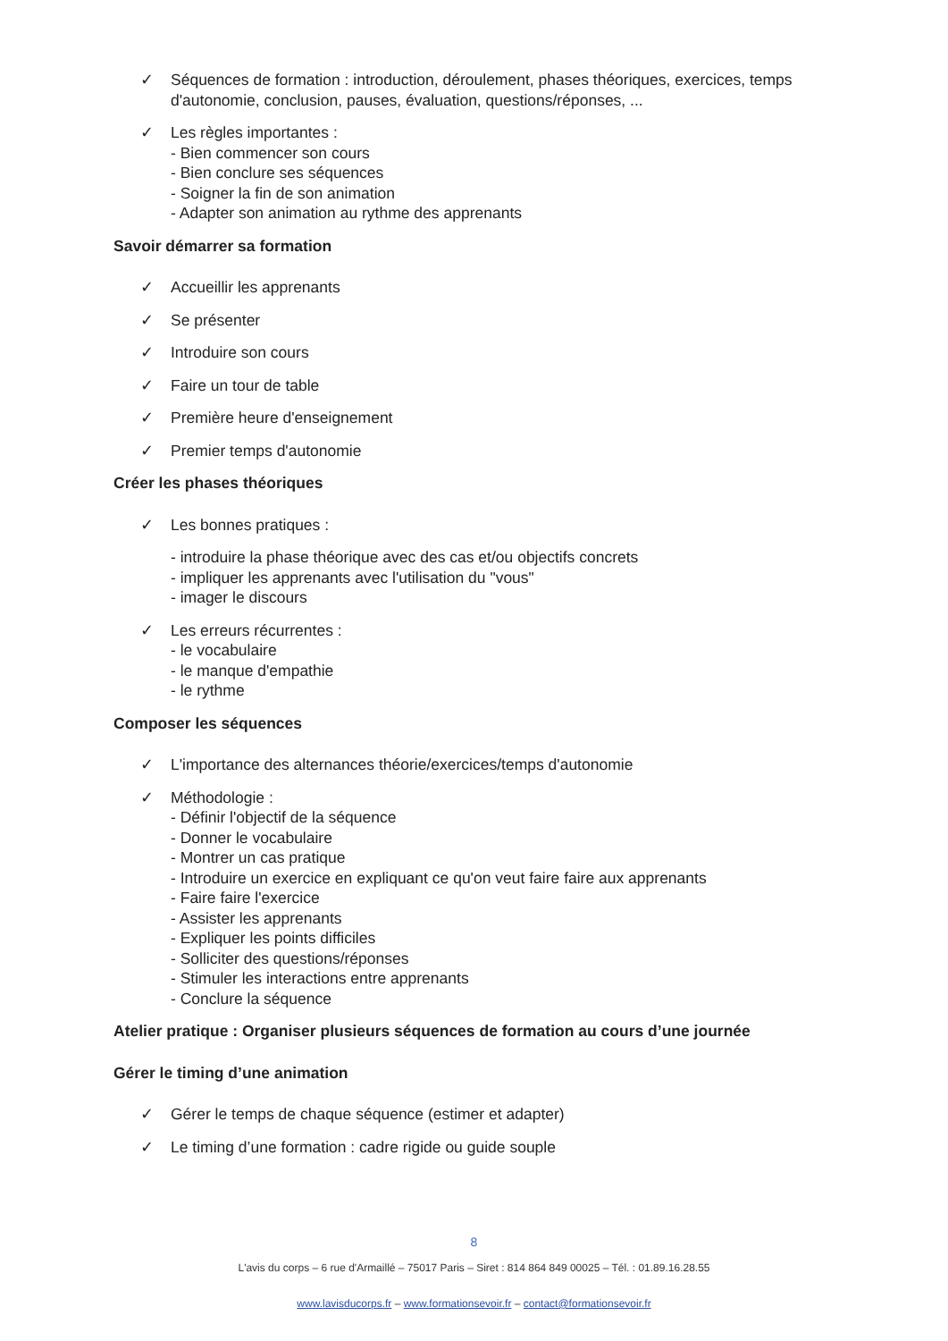✓ Séquences de formation : introduction, déroulement, phases théoriques, exercices, temps d'autonomie, conclusion, pauses, évaluation, questions/réponses, ...
✓ Les règles importantes :
- Bien commencer son cours
- Bien conclure ses séquences
- Soigner la fin de son animation
- Adapter son animation au rythme des apprenants
Savoir démarrer sa formation
✓ Accueillir les apprenants
✓ Se présenter
✓ Introduire son cours
✓ Faire un tour de table
✓ Première heure d'enseignement
✓ Premier temps d'autonomie
Créer les phases théoriques
✓ Les bonnes pratiques :
- introduire la phase théorique avec des cas et/ou objectifs concrets
- impliquer les apprenants avec l'utilisation du "vous"
- imager le discours
✓ Les erreurs récurrentes :
- le vocabulaire
- le manque d'empathie
- le rythme
Composer les séquences
✓ L'importance des alternances théorie/exercices/temps d'autonomie
✓ Méthodologie :
- Définir l'objectif de la séquence
- Donner le vocabulaire
- Montrer un cas pratique
- Introduire un exercice en expliquant ce qu'on veut faire faire aux apprenants
- Faire faire l'exercice
- Assister les apprenants
- Expliquer les points difficiles
- Solliciter des questions/réponses
- Stimuler les interactions entre apprenants
- Conclure la séquence
Atelier pratique : Organiser plusieurs séquences de formation au cours d’une journée
Gérer le timing d’une animation
✓ Gérer le temps de chaque séquence (estimer et adapter)
✓ Le timing d’une formation : cadre rigide ou guide souple
8
L'avis du corps – 6 rue d'Armaillé – 75017 Paris – Siret : 814 864 849 00025 – Tél. : 01.89.16.28.55
www.lavisducorps.fr – www.formationsevoir.fr – contact@formationsevoir.fr